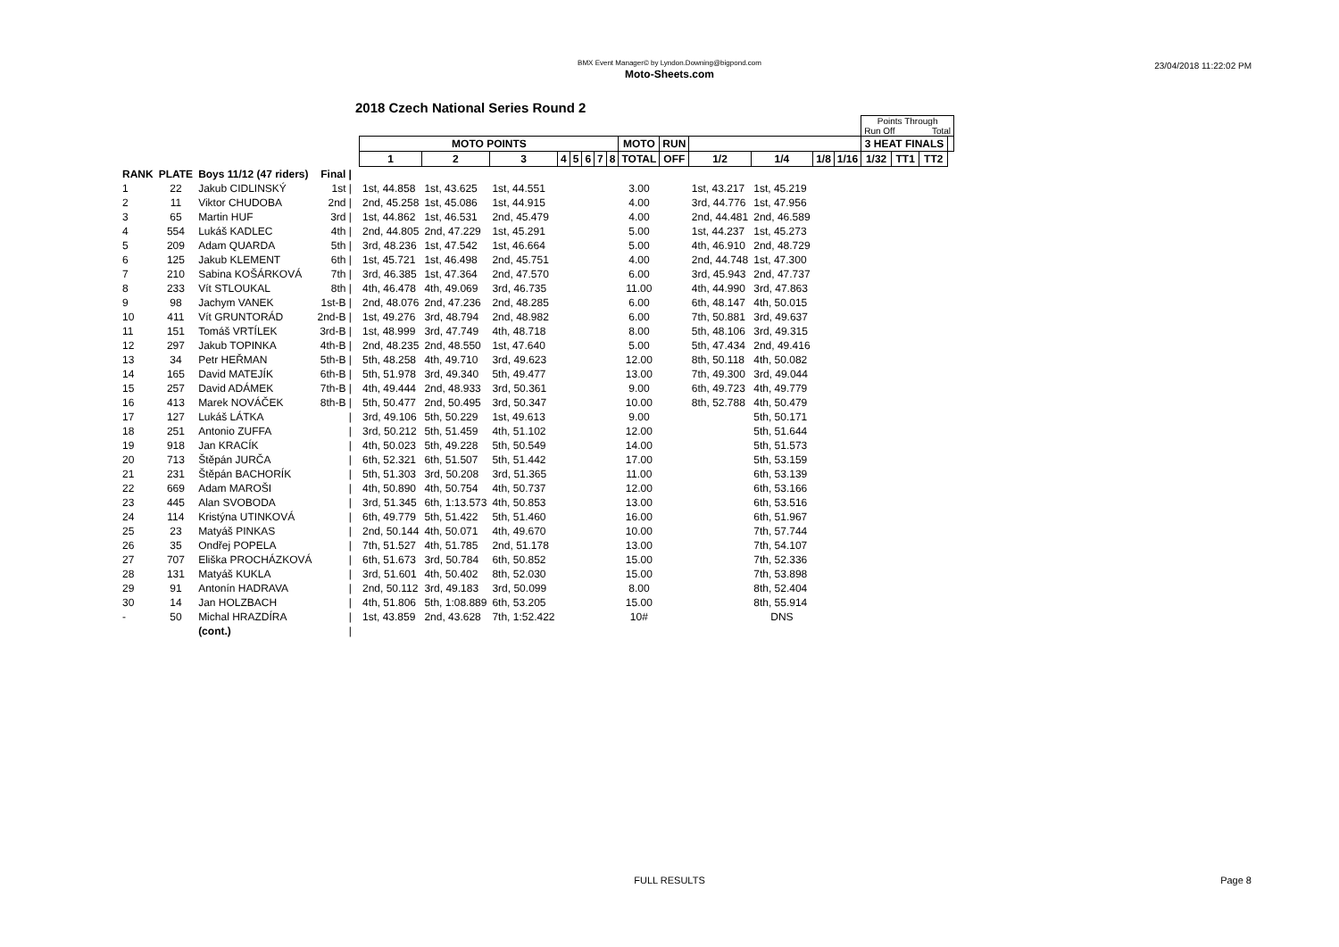BMX Event Manager© by Lyndon.Downing@bigpond.com
Moto-Sheets.com
23/04/2018 11:22:02 PM
2018 Czech National Series Round 2
| | | | | | | | | | | | | | | | | | | | Points Through Run Off Total | | | |
| | | | | | MOTO POINTS | | | | | | | | MOTO | RUN | | | | | 3 HEAT FINALS | | | |
| | | | | | 1 | 2 | 3 | 4 | 5 | 6 | 7 | 8 | TOTAL | OFF | 1/2 | 1/4 | 1/8 | 1/16 | 1/32 | TT1 | TT2 | |
| RANK | PLATE | Boys 11/12 (47 riders) | Final / | | | | | | | | | | | | | | | | | | | |
| 1 | 22 | Jakub CIDLINSKÝ | 1st / | | 1st, 44.858 | 1st, 43.625 | 1st, 44.551 | | | | | | 3.00 | | 1st, 43.217 | 1st, 45.219 | | | | | | |
| 2 | 11 | Viktor CHUDOBA | 2nd / | | 2nd, 45.258 | 1st, 45.086 | 1st, 44.915 | | | | | | 4.00 | | 3rd, 44.776 | 1st, 47.956 | | | | | | |
| 3 | 65 | Martin HUF | 3rd / | | 1st, 44.862 | 1st, 46.531 | 2nd, 45.479 | | | | | | 4.00 | | 2nd, 44.481 | 2nd, 46.589 | | | | | | |
| 4 | 554 | Lukáš KADLEC | 4th / | | 2nd, 44.805 | 2nd, 47.229 | 1st, 45.291 | | | | | | 5.00 | | 1st, 44.237 | 1st, 45.273 | | | | | | |
| 5 | 209 | Adam QUARDA | 5th / | | 3rd, 48.236 | 1st, 47.542 | 1st, 46.664 | | | | | | 5.00 | | 4th, 46.910 | 2nd, 48.729 | | | | | | |
| 6 | 125 | Jakub KLEMENT | 6th / | | 1st, 45.721 | 1st, 46.498 | 2nd, 45.751 | | | | | | 4.00 | | 2nd, 44.748 | 1st, 47.300 | | | | | | |
| 7 | 210 | Sabina KOŠÁRKOVÁ | 7th / | | 3rd, 46.385 | 1st, 47.364 | 2nd, 47.570 | | | | | | 6.00 | | 3rd, 45.943 | 2nd, 47.737 | | | | | | |
| 8 | 233 | Vít STLOUKAL | 8th / | | 4th, 46.478 | 4th, 49.069 | 3rd, 46.735 | | | | | | 11.00 | | 4th, 44.990 | 3rd, 47.863 | | | | | | |
| 9 | 98 | Jachym VANEK | 1st-B / | | 2nd, 48.076 | 2nd, 47.236 | 2nd, 48.285 | | | | | | 6.00 | | 6th, 48.147 | 4th, 50.015 | | | | | | |
| 10 | 411 | Vít GRUNTORÁD | 2nd-B / | | 1st, 49.276 | 3rd, 48.794 | 2nd, 48.982 | | | | | | 6.00 | | 7th, 50.881 | 3rd, 49.637 | | | | | | |
| 11 | 151 | Tomáš VRTÍLEK | 3rd-B / | | 1st, 48.999 | 3rd, 47.749 | 4th, 48.718 | | | | | | 8.00 | | 5th, 48.106 | 3rd, 49.315 | | | | | | |
| 12 | 297 | Jakub TOPINKA | 4th-B / | | 2nd, 48.235 | 2nd, 48.550 | 1st, 47.640 | | | | | | 5.00 | | 5th, 47.434 | 2nd, 49.416 | | | | | | |
| 13 | 34 | Petr HEŘMAN | 5th-B / | | 5th, 48.258 | 4th, 49.710 | 3rd, 49.623 | | | | | | 12.00 | | 8th, 50.118 | 4th, 50.082 | | | | | | |
| 14 | 165 | David MATEJÍK | 6th-B / | | 5th, 51.978 | 3rd, 49.340 | 5th, 49.477 | | | | | | 13.00 | | 7th, 49.300 | 3rd, 49.044 | | | | | | |
| 15 | 257 | David ADÁMEK | 7th-B / | | 4th, 49.444 | 2nd, 48.933 | 3rd, 50.361 | | | | | | 9.00 | | 6th, 49.723 | 4th, 49.779 | | | | | | |
| 16 | 413 | Marek NOVÁČEK | 8th-B / | | 5th, 50.477 | 2nd, 50.495 | 3rd, 50.347 | | | | | | 10.00 | | 8th, 52.788 | 4th, 50.479 | | | | | | |
| 17 | 127 | Lukáš LÁTKA | / | | 3rd, 49.106 | 5th, 50.229 | 1st, 49.613 | | | | | | 9.00 | | | 5th, 50.171 | | | | | | |
| 18 | 251 | Antonio ZUFFA | / | | 3rd, 50.212 | 5th, 51.459 | 4th, 51.102 | | | | | | 12.00 | | | 5th, 51.644 | | | | | | |
| 19 | 918 | Jan KRACÍK | / | | 4th, 50.023 | 5th, 49.228 | 5th, 50.549 | | | | | | 14.00 | | | 5th, 51.573 | | | | | | |
| 20 | 713 | Štěpán JURČA | / | | 6th, 52.321 | 6th, 51.507 | 5th, 51.442 | | | | | | 17.00 | | | 5th, 53.159 | | | | | | |
| 21 | 231 | Štěpán BACHORÍK | / | | 5th, 51.303 | 3rd, 50.208 | 3rd, 51.365 | | | | | | 11.00 | | | 6th, 53.139 | | | | | | |
| 22 | 669 | Adam MAROŠI | / | | 4th, 50.890 | 4th, 50.754 | 4th, 50.737 | | | | | | 12.00 | | | 6th, 53.166 | | | | | | |
| 23 | 445 | Alan SVOBODA | / | | 3rd, 51.345 | 6th, 1:13.573 | 4th, 50.853 | | | | | | 13.00 | | | 6th, 53.516 | | | | | | |
| 24 | 114 | Kristýna UTINKOVÁ | / | | 6th, 49.779 | 5th, 51.422 | 5th, 51.460 | | | | | | 16.00 | | | 6th, 51.967 | | | | | | |
| 25 | 23 | Matyáš PINKAS | / | | 2nd, 50.144 | 4th, 50.071 | 4th, 49.670 | | | | | | 10.00 | | | 7th, 57.744 | | | | | | |
| 26 | 35 | Ondřej POPELA | / | | 7th, 51.527 | 4th, 51.785 | 2nd, 51.178 | | | | | | 13.00 | | | 7th, 54.107 | | | | | | |
| 27 | 707 | Eliška PROCHÁZKOVÁ | / | | 6th, 51.673 | 3rd, 50.784 | 6th, 50.852 | | | | | | 15.00 | | | 7th, 52.336 | | | | | | |
| 28 | 131 | Matyáš KUKLA | / | | 3rd, 51.601 | 4th, 50.402 | 8th, 52.030 | | | | | | 15.00 | | | 7th, 53.898 | | | | | | |
| 29 | 91 | Antonín HADRAVA | / | | 2nd, 50.112 | 3rd, 49.183 | 3rd, 50.099 | | | | | | 8.00 | | | 8th, 52.404 | | | | | | |
| 30 | 14 | Jan HOLZBACH | / | | 4th, 51.806 | 5th, 1:08.889 | 6th, 53.205 | | | | | | 15.00 | | | 8th, 55.914 | | | | | | |
| - | 50 | Michal HRAZDÍRA | / | | 1st, 43.859 | 2nd, 43.628 | 7th, 1:52.422 | | | | | | 10# | | | DNS | | | | | | |
| | | (cont.) | / | | | | | | | | | | | | | | | | | | | |
FULL RESULTS Page 8